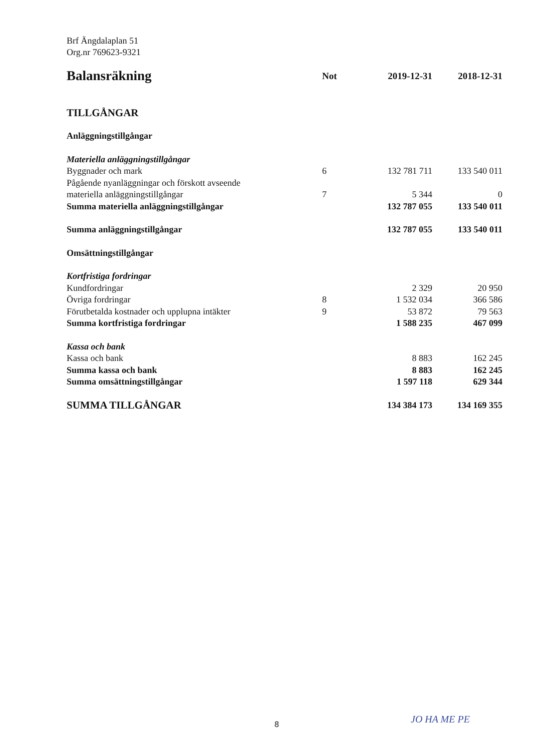Brf Ängdalaplan 51
Org.nr 769623-9321
| Balansräkning | Not | 2019-12-31 | 2018-12-31 |
| --- | --- | --- | --- |
| TILLGÅNGAR | | | |
| Anläggningstillgångar | | | |
| Materiella anläggningstillgångar | | | |
| Byggnader och mark | 6 | 132 781 711 | 133 540 011 |
| Pågående nyanläggningar och förskott avseende materiella anläggningstillgångar | 7 | 5 344 | 0 |
| Summa materiella anläggningstillgångar | | 132 787 055 | 133 540 011 |
| Summa anläggningstillgångar | | 132 787 055 | 133 540 011 |
| Omsättningstillgångar | | | |
| Kortfristiga fordringar | | | |
| Kundfordringar | | 2 329 | 20 950 |
| Övriga fordringar | 8 | 1 532 034 | 366 586 |
| Förutbetalda kostnader och upplupna intäkter | 9 | 53 872 | 79 563 |
| Summa kortfristiga fordringar | | 1 588 235 | 467 099 |
| Kassa och bank | | | |
| Kassa och bank | | 8 883 | 162 245 |
| Summa kassa och bank | | 8 883 | 162 245 |
| Summa omsättningstillgångar | | 1 597 118 | 629 344 |
| SUMMA TILLGÅNGAR | | 134 384 173 | 134 169 355 |
8 JO HA ME PE